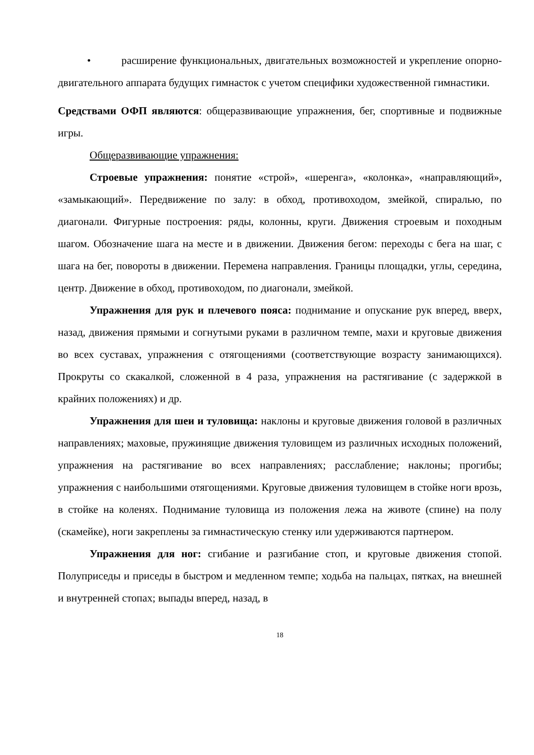• расширение функциональных, двигательных возможностей и укрепление опорно-двигательного аппарата будущих гимнасток с учетом специфики художественной гимнастики.
Средствами ОФП являются: общеразвивающие упражнения, бег, спортивные и подвижные игры.
Общеразвивающие упражнения:
Строевые упражнения: понятие «строй», «шеренга», «колонка», «направляющий», «замыкающий». Передвижение по залу: в обход, противоходом, змейкой, спиралью, по диагонали. Фигурные построения: ряды, колонны, круги. Движения строевым и походным шагом. Обозначение шага на месте и в движении. Движения бегом: переходы с бега на шаг, с шага на бег, повороты в движении. Перемена направления. Границы площадки, углы, середина, центр. Движение в обход, противоходом, по диагонали, змейкой.
Упражнения для рук и плечевого пояса: поднимание и опускание рук вперед, вверх, назад, движения прямыми и согнутыми руками в различном темпе, махи и круговые движения во всех суставах, упражнения с отягощениями (соответствующие возрасту занимающихся). Прокруты со скакалкой, сложенной в 4 раза, упражнения на растягивание (с задержкой в крайних положениях) и др.
Упражнения для шеи и туловища: наклоны и круговые движения головой в различных направлениях; маховые, пружинящие движения туловищем из различных исходных положений, упражнения на растягивание во всех направлениях; расслабление; наклоны; прогибы; упражнения с наибольшими отягощениями. Круговые движения туловищем в стойке ноги врозь, в стойке на коленях. Поднимание туловища из положения лежа на животе (спине) на полу (скамейке), ноги закреплены за гимнастическую стенку или удерживаются партнером.
Упражнения для ног: сгибание и разгибание стоп, и круговые движения стопой. Полуприседы и приседы в быстром и медленном темпе; ходьба на пальцах, пятках, на внешней и внутренней стопах; выпады вперед, назад, в
18